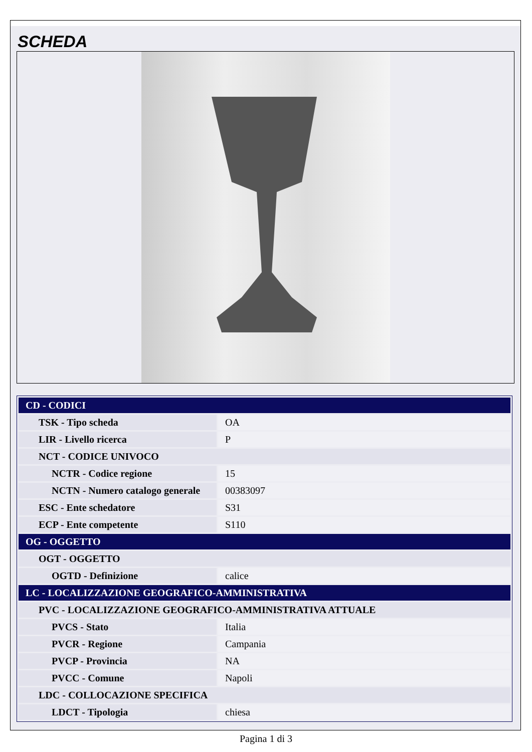SCHEDA
| CD - CODICI | |
| TSK - Tipo scheda | OA |
| LIR - Livello ricerca | P |
| NCT - CODICE UNIVOCO | |
| NCTR - Codice regione | 15 |
| NCTN - Numero catalogo generale | 00383097 |
| ESC - Ente schedatore | S31 |
| ECP - Ente competente | S110 |
| OG - OGGETTO | |
| OGT - OGGETTO | |
| OGTD - Definizione | calice |
| LC - LOCALIZZAZIONE GEOGRAFICO-AMMINISTRATIVA | |
| PVC - LOCALIZZAZIONE GEOGRAFICO-AMMINISTRATIVA ATTUALE | |
| PVCS - Stato | Italia |
| PVCR - Regione | Campania |
| PVCP - Provincia | NA |
| PVCC - Comune | Napoli |
| LDC - COLLOCAZIONE SPECIFICA | |
| LDCT - Tipologia | chiesa |
Pagina 1 di 3